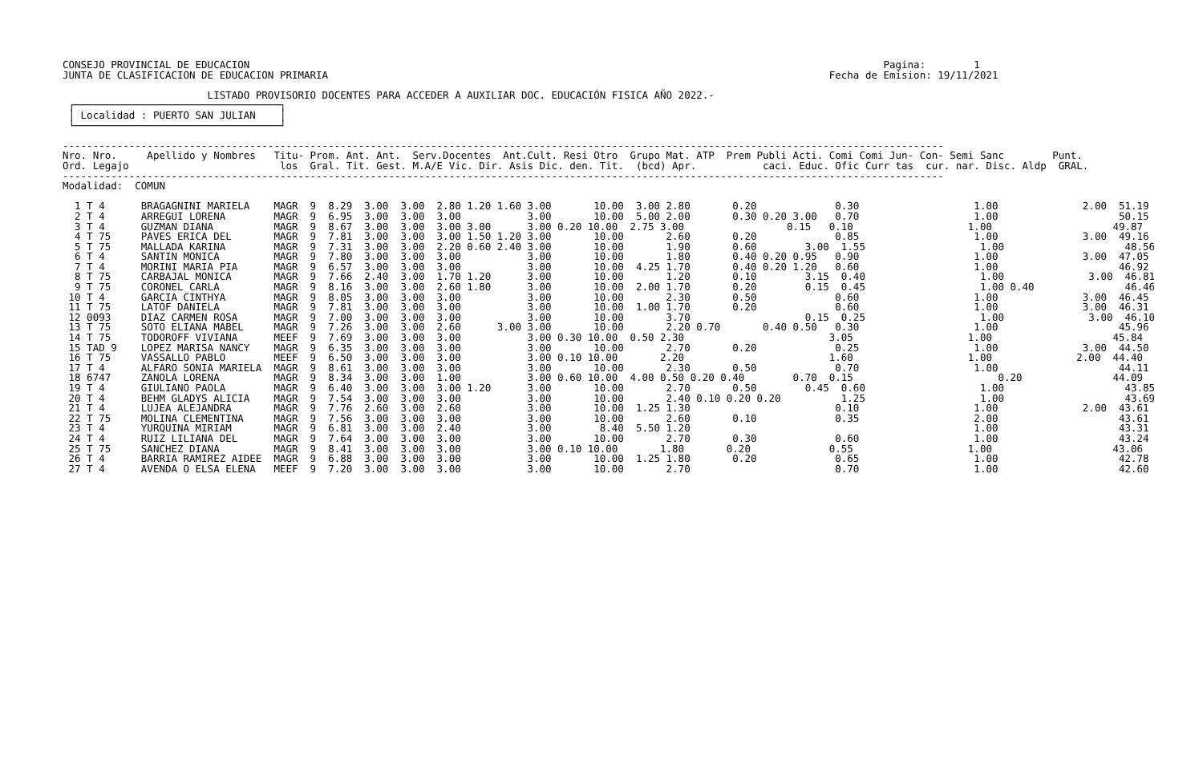CONSEJO PROVINCIAL DE EDUCACION                                                                                                         Pagina:        1
JUNTA DE CLASIFICACION DE EDUCACION PRIMARIA                                                                                   Fecha de Emision: 19/11/2021

                        LISTADO PROVISORIO DOCENTES PARA ACCEDER A AUXILIAR DOC. EDUCACIÓN FISICA AÑO 2022.-
 ┌──────────────────────────────────┐
 │ Localidad : PUERTO SAN JULIAN    │
 └──────────────────────────────────┘

--------------------------------------------------------------------------------------------------------------------------------------------------
Nro. Nro.     Apellido y Nombres   Titu- Prom. Ant. Ant.  Serv.Docentes  Ant.Cult. Resi Otro  Grupo Mat. ATP  Prem Publi Acti. Comi Comi Jun- Con- Semi Sanc        Punt.
Ord. Legajo                         los  Gral. Tit. Gest. M.A/E Vic. Dir. Asis Dic. den. Tit.  (bcd) Apr.           caci. Educ. Ofic Curr tas  cur. nar. Disc. Aldp  GRAL.
--------------------------------------------------------------------------------------------------------------------------------------------------
Modalidad:  COMUN

  1 T 4      BRAGAGNINI MARIELA    MAGR  9  8.29  3.00  3.00  2.80 1.20 1.60 3.00       10.00  3.00 2.80       0.20             0.30                   1.00              2.00  51.19
  2 T 4      ARREGUI LORENA        MAGR  9  6.95  3.00  3.00  3.00           3.00       10.00  5.00 2.00       0.30 0.20 3.00   0.70                   1.00                    50.15
  3 T 4      GUZMAN DIANA          MAGR  9  8.67  3.00  3.00  3.00 3.00      3.00 0.20 10.00  2.75 3.00                 0.15   0.10                   1.00                    49.87
  4 T 75     PAVES ERICA DEL       MAGR  9  7.81  3.00  3.00  3.00 1.50 1.20 3.00       10.00       2.60       0.20             0.85                   1.00              3.00  49.16
  5 T 75     MALLADA KARINA        MAGR  9  7.31  3.00  3.00  2.20 0.60 2.40 3.00       10.00       1.90       0.60        3.00  1.55                   1.00                    48.56
  6 T 4      SANTIN MONICA         MAGR  9  7.80  3.00  3.00  3.00           3.00       10.00       1.80       0.40 0.20 0.95   0.90                   1.00              3.00  47.05
  7 T 4      MORINI MARIA PIA      MAGR  9  6.57  3.00  3.00  3.00           3.00       10.00  4.25 1.70       0.40 0.20 1.20   0.60                   1.00                    46.92
  8 T 75     CARBAJAL MONICA       MAGR  9  7.66  2.40  3.00  1.70 1.20      3.00       10.00       1.20       0.10        3.15  0.40                   1.00              3.00  46.81
  9 T 75     CORONEL CARLA         MAGR  9  8.16  3.00  3.00  2.60 1.80      3.00       10.00  2.00 1.70       0.20        0.15  0.45                   1.00 0.40               46.46
 10 T 4      GARCIA CINTHYA        MAGR  9  8.05  3.00  3.00  3.00           3.00       10.00       2.30       0.50             0.60                   1.00              3.00  46.45
 11 T 75     LATOF DANIELA         MAGR  9  7.81  3.00  3.00  3.00           3.00       10.00  1.00 1.70       0.20             0.60                   1.00              3.00  46.31
 12 0093     DIAZ CARMEN ROSA      MAGR  9  7.00  3.00  3.00  3.00           3.00       10.00       3.70                   0.15  0.25                   1.00              3.00  46.10
 13 T 75     SOTO ELIANA MABEL     MAGR  9  7.26  3.00  3.00  2.60      3.00 3.00       10.00       2.20 0.70       0.40 0.50   0.30                   1.00                    45.96
 14 T 75     TODOROFF VIVIANA      MEEF  9  7.69  3.00  3.00  3.00           3.00 0.30 10.00  0.50 2.30                        3.05                   1.00                    45.84
 15 TAD 9    LOPEZ MARISA NANCY    MAGR  9  6.35  3.00  3.00  3.00           3.00       10.00       2.70       0.20             0.25                   1.00              3.00  44.50
 16 T 75     VASSALLO PABLO        MEEF  9  6.50  3.00  3.00  3.00           3.00 0.10 10.00       2.20                        1.60                   1.00              2.00  44.40
 17 T 4      ALFARO SONIA MARIELA  MAGR  9  8.61  3.00  3.00  3.00           3.00       10.00       2.30       0.50             0.70                   1.00                    44.11
 18 6747     ZANOLA LORENA         MAGR  9  8.34  3.00  3.00  1.00           3.00 0.60 10.00  4.00 0.50 0.20 0.40        0.70  0.15                        0.20               44.09
 19 T 4      GIULIANO PAOLA        MAGR  9  6.40  3.00  3.00  3.00 1.20      3.00       10.00       2.70       0.50        0.45  0.60                   1.00                    43.85
 20 T 4      BEHM GLADYS ALICIA    MAGR  9  7.54  3.00  3.00  3.00           3.00       10.00       2.40 0.10 0.20 0.20          1.25                   1.00                    43.69
 21 T 4      LUJEA ALEJANDRA       MAGR  9  7.76  2.60  3.00  2.60           3.00       10.00  1.25 1.30                        0.10                   1.00              2.00  43.61
 22 T 75     MOLINA CLEMENTINA     MAGR  9  7.56  3.00  3.00  3.00           3.00       10.00       2.60       0.10             0.35                   2.00                    43.61
 23 T 4      YURQUINA MIRIAM       MAGR  9  6.81  3.00  3.00  2.40           3.00        8.40  5.50 1.20                                               1.00                    43.31
 24 T 4      RUIZ LILIANA DEL      MAGR  9  7.64  3.00  3.00  3.00           3.00       10.00       2.70       0.30             0.60                   1.00                    43.24
 25 T 75     SANCHEZ DIANA         MAGR  9  8.41  3.00  3.00  3.00           3.00 0.10 10.00       1.80       0.20             0.55                   1.00                    43.06
 26 T 4      BARRIA RAMIREZ AIDEE  MAGR  9  6.88  3.00  3.00  3.00           3.00       10.00  1.25 1.80       0.20             0.65                   1.00                    42.78
 27 T 4      AVENDA O ELSA ELENA   MEEF  9  7.20  3.00  3.00  3.00           3.00       10.00       2.70                        0.70                   1.00                    42.60